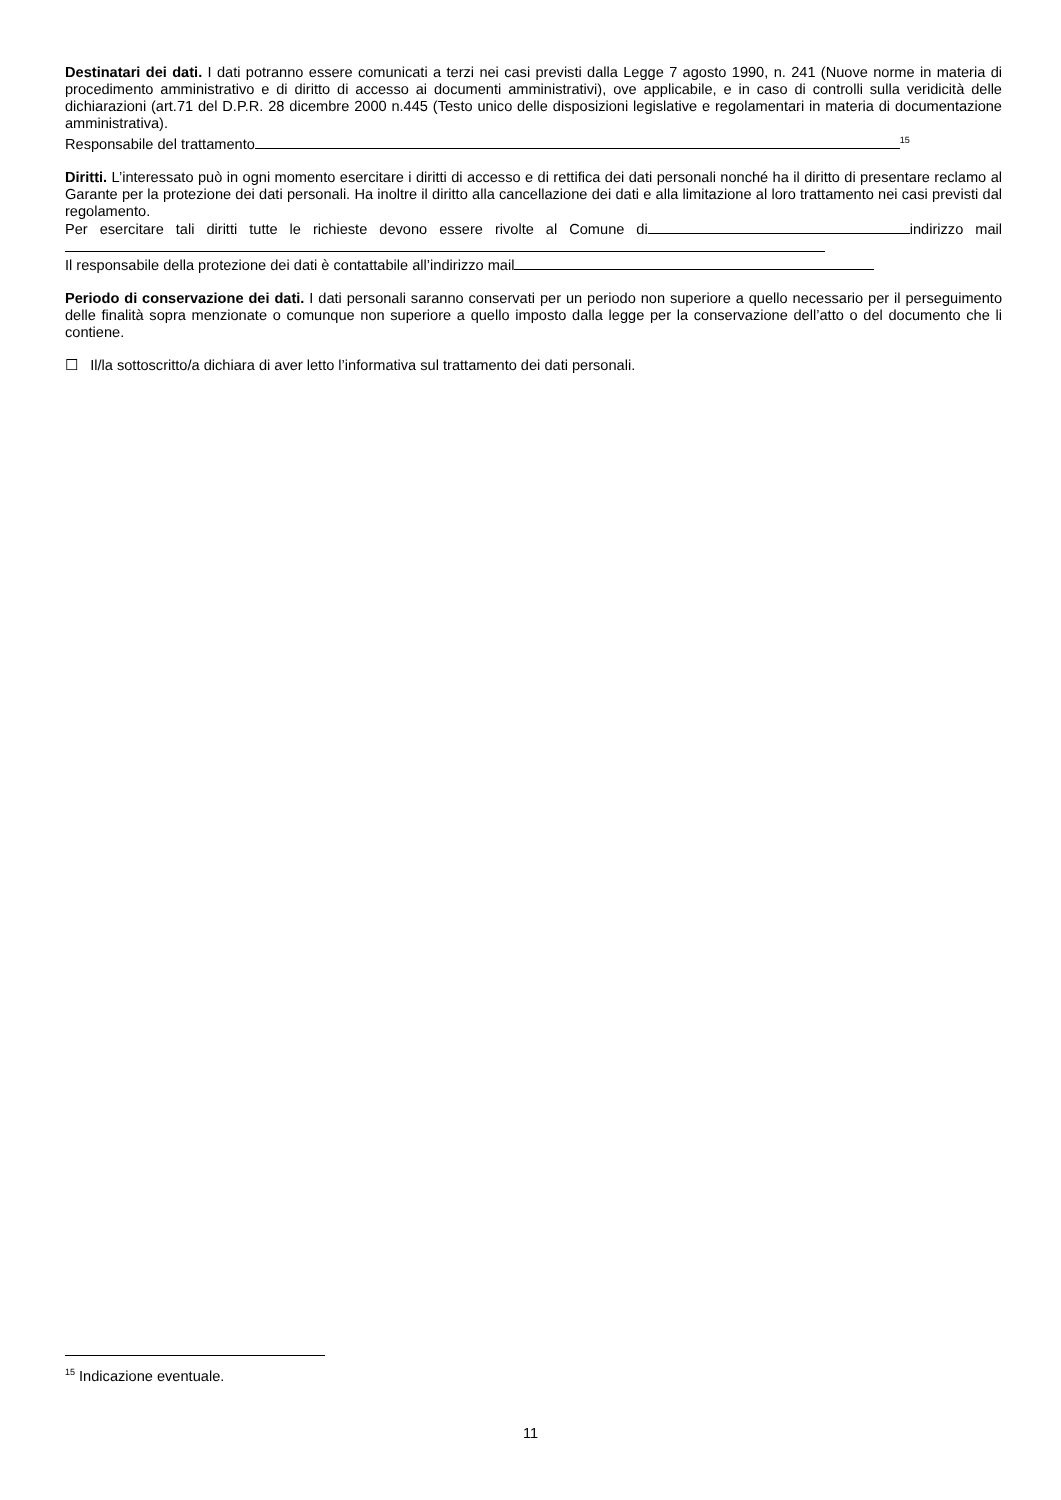Destinatari dei dati. I dati potranno essere comunicati a terzi nei casi previsti dalla Legge 7 agosto 1990, n. 241 (Nuove norme in materia di procedimento amministrativo e di diritto di accesso ai documenti amministrativi), ove applicabile, e in caso di controlli sulla veridicità delle dichiarazioni (art.71 del D.P.R. 28 dicembre 2000 n.445 (Testo unico delle disposizioni legislative e regolamentari in materia di documentazione amministrativa).
Responsabile del trattamento<sup>15</sup>
Diritti. L’interessato può in ogni momento esercitare i diritti di accesso e di rettifica dei dati personali nonché ha il diritto di presentare reclamo al Garante per la protezione dei dati personali. Ha inoltre il diritto alla cancellazione dei dati e alla limitazione al loro trattamento nei casi previsti dal regolamento.
Per esercitare tali diritti tutte le richieste devono essere rivolte al Comune di indirizzo mail
Il responsabile della protezione dei dati è contattabile all’indirizzo mail
Periodo di conservazione dei dati. I dati personali saranno conservati per un periodo non superiore a quello necessario per il perseguimento delle finalità sopra menzionate o comunque non superiore a quello imposto dalla legge per la conservazione dell’atto o del documento che li contiene.
☐ Il/la sottoscritto/a dichiara di aver letto l’informativa sul trattamento dei dati personali.
<sup>15</sup> Indicazione eventuale.
11